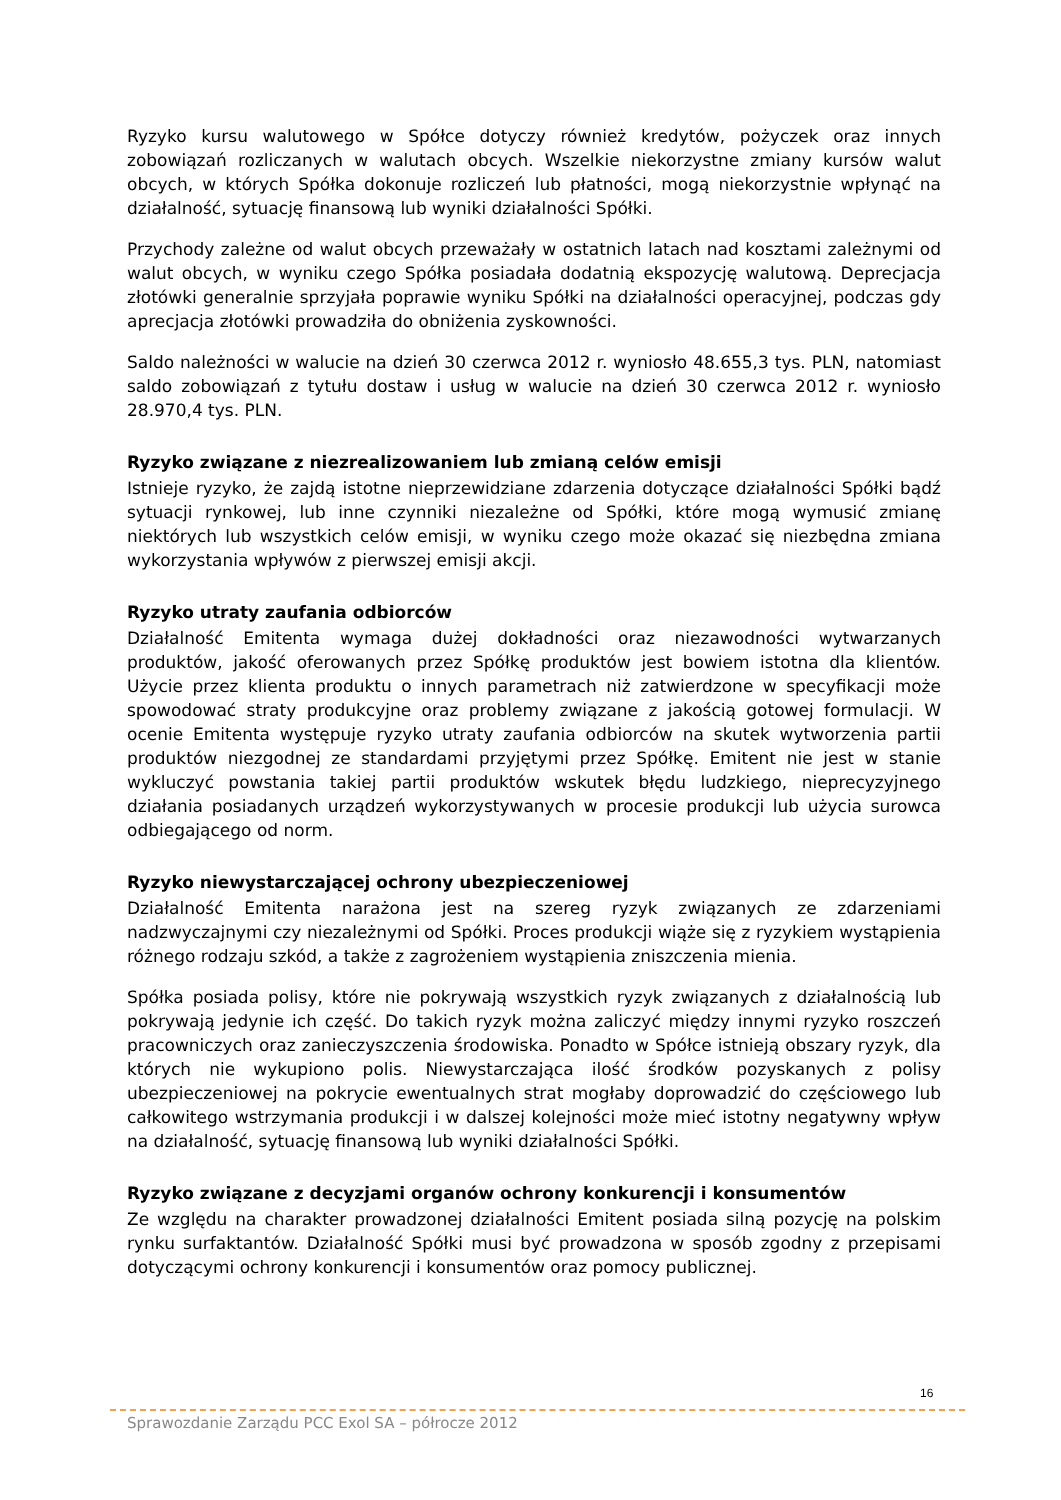Ryzyko kursu walutowego w Spółce dotyczy również kredytów, pożyczek oraz innych zobowiązań rozliczanych w walutach obcych. Wszelkie niekorzystne zmiany kursów walut obcych, w których Spółka dokonuje rozliczeń lub płatności, mogą niekorzystnie wpłynąć na działalność, sytuację finansową lub wyniki działalności Spółki.
Przychody zależne od walut obcych przeważały w ostatnich latach nad kosztami zależnymi od walut obcych, w wyniku czego Spółka posiadała dodatnią ekspozycję walutową. Deprecjacja złotówki generalnie sprzyjała poprawie wyniku Spółki na działalności operacyjnej, podczas gdy aprecjacja złotówki prowadziła do obniżenia zyskowności.
Saldo należności w walucie na dzień 30 czerwca 2012 r. wyniosło 48.655,3 tys. PLN, natomiast saldo zobowiązań z tytułu dostaw i usług w walucie na dzień 30 czerwca 2012 r. wyniosło 28.970,4 tys. PLN.
Ryzyko związane z niezrealizowaniem lub zmianą celów emisji
Istnieje ryzyko, że zajdą istotne nieprzewidziane zdarzenia dotyczące działalności Spółki bądź sytuacji rynkowej, lub inne czynniki niezależne od Spółki, które mogą wymusić zmianę niektórych lub wszystkich celów emisji, w wyniku czego może okazać się niezbędna zmiana wykorzystania wpływów z pierwszej emisji akcji.
Ryzyko utraty zaufania odbiorców
Działalność Emitenta wymaga dużej dokładności oraz niezawodności wytwarzanych produktów, jakość oferowanych przez Spółkę produktów jest bowiem istotna dla klientów. Użycie przez klienta produktu o innych parametrach niż zatwierdzone w specyfikacji może spowodować straty produkcyjne oraz problemy związane z jakością gotowej formulacji. W ocenie Emitenta występuje ryzyko utraty zaufania odbiorców na skutek wytworzenia partii produktów niezgodnej ze standardami przyjętymi przez Spółkę. Emitent nie jest w stanie wykluczyć powstania takiej partii produktów wskutek błędu ludzkiego, nieprecyzyjnego działania posiadanych urządzeń wykorzystywanych w procesie produkcji lub użycia surowca odbiegającego od norm.
Ryzyko niewystarczającej ochrony ubezpieczeniowej
Działalność Emitenta narażona jest na szereg ryzyk związanych ze zdarzeniami nadzwyczajnymi czy niezależnymi od Spółki. Proces produkcji wiąże się z ryzykiem wystąpienia różnego rodzaju szkód, a także z zagrożeniem wystąpienia zniszczenia mienia.
Spółka posiada polisy, które nie pokrywają wszystkich ryzyk związanych z działalnością lub pokrywają jedynie ich część. Do takich ryzyk można zaliczyć między innymi ryzyko roszczeń pracowniczych oraz zanieczyszczenia środowiska. Ponadto w Spółce istnieją obszary ryzyk, dla których nie wykupiono polis. Niewystarczająca ilość środków pozyskanych z polisy ubezpieczeniowej na pokrycie ewentualnych strat mogłaby doprowadzić do częściowego lub całkowitego wstrzymania produkcji i w dalszej kolejności może mieć istotny negatywny wpływ na działalność, sytuację finansową lub wyniki działalności Spółki.
Ryzyko związane z decyzjami organów ochrony konkurencji i konsumentów
Ze względu na charakter prowadzonej działalności Emitent posiada silną pozycję na polskim rynku surfaktantów. Działalność Spółki musi być prowadzona w sposób zgodny z przepisami dotyczącymi ochrony konkurencji i konsumentów oraz pomocy publicznej.
16
Sprawozdanie Zarządu PCC Exol SA – półrocze 2012